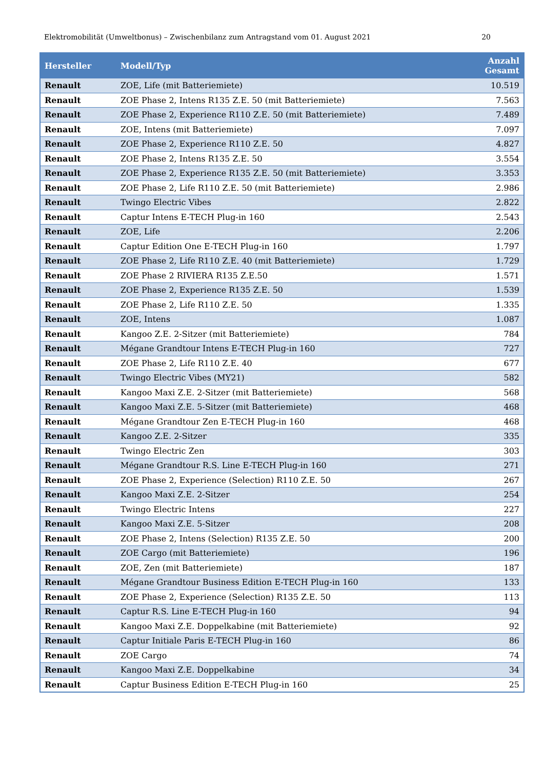Elektromobilität (Umweltbonus) – Zwischenbilanz zum Antragstand vom 01. August 2021 20
| Hersteller | Modell/Typ | Anzahl Gesamt |
| --- | --- | --- |
| Renault | ZOE, Life (mit Batteriemiete) | 10.519 |
| Renault | ZOE Phase 2, Intens R135 Z.E. 50 (mit Batteriemiete) | 7.563 |
| Renault | ZOE Phase 2, Experience R110 Z.E. 50 (mit Batteriemiete) | 7.489 |
| Renault | ZOE, Intens (mit Batteriemiete) | 7.097 |
| Renault | ZOE Phase 2, Experience R110 Z.E. 50 | 4.827 |
| Renault | ZOE Phase 2, Intens R135 Z.E. 50 | 3.554 |
| Renault | ZOE Phase 2, Experience R135 Z.E. 50 (mit Batteriemiete) | 3.353 |
| Renault | ZOE Phase 2, Life R110 Z.E. 50 (mit Batteriemiete) | 2.986 |
| Renault | Twingo Electric Vibes | 2.822 |
| Renault | Captur Intens E-TECH Plug-in 160 | 2.543 |
| Renault | ZOE, Life | 2.206 |
| Renault | Captur Edition One E-TECH Plug-in 160 | 1.797 |
| Renault | ZOE Phase 2, Life R110 Z.E. 40 (mit Batteriemiete) | 1.729 |
| Renault | ZOE Phase 2 RIVIERA R135 Z.E.50 | 1.571 |
| Renault | ZOE Phase 2, Experience R135 Z.E. 50 | 1.539 |
| Renault | ZOE Phase 2, Life R110 Z.E. 50 | 1.335 |
| Renault | ZOE, Intens | 1.087 |
| Renault | Kangoo Z.E. 2-Sitzer (mit Batteriemiete) | 784 |
| Renault | Mégane Grandtour Intens E-TECH Plug-in 160 | 727 |
| Renault | ZOE Phase 2, Life R110 Z.E. 40 | 677 |
| Renault | Twingo Electric Vibes (MY21) | 582 |
| Renault | Kangoo Maxi Z.E. 2-Sitzer (mit Batteriemiete) | 568 |
| Renault | Kangoo Maxi Z.E. 5-Sitzer (mit Batteriemiete) | 468 |
| Renault | Mégane Grandtour Zen E-TECH Plug-in 160 | 468 |
| Renault | Kangoo Z.E. 2-Sitzer | 335 |
| Renault | Twingo Electric Zen | 303 |
| Renault | Mégane Grandtour R.S. Line E-TECH Plug-in 160 | 271 |
| Renault | ZOE Phase 2, Experience (Selection) R110 Z.E. 50 | 267 |
| Renault | Kangoo Maxi Z.E. 2-Sitzer | 254 |
| Renault | Twingo Electric Intens | 227 |
| Renault | Kangoo Maxi Z.E. 5-Sitzer | 208 |
| Renault | ZOE Phase 2, Intens (Selection) R135 Z.E. 50 | 200 |
| Renault | ZOE Cargo (mit Batteriemiete) | 196 |
| Renault | ZOE, Zen (mit Batteriemiete) | 187 |
| Renault | Mégane Grandtour Business Edition E-TECH Plug-in 160 | 133 |
| Renault | ZOE Phase 2, Experience (Selection) R135 Z.E. 50 | 113 |
| Renault | Captur R.S. Line E-TECH Plug-in 160 | 94 |
| Renault | Kangoo Maxi Z.E. Doppelkabine (mit Batteriemiete) | 92 |
| Renault | Captur Initiale Paris E-TECH Plug-in 160 | 86 |
| Renault | ZOE Cargo | 74 |
| Renault | Kangoo Maxi Z.E. Doppelkabine | 34 |
| Renault | Captur Business Edition E-TECH Plug-in 160 | 25 |